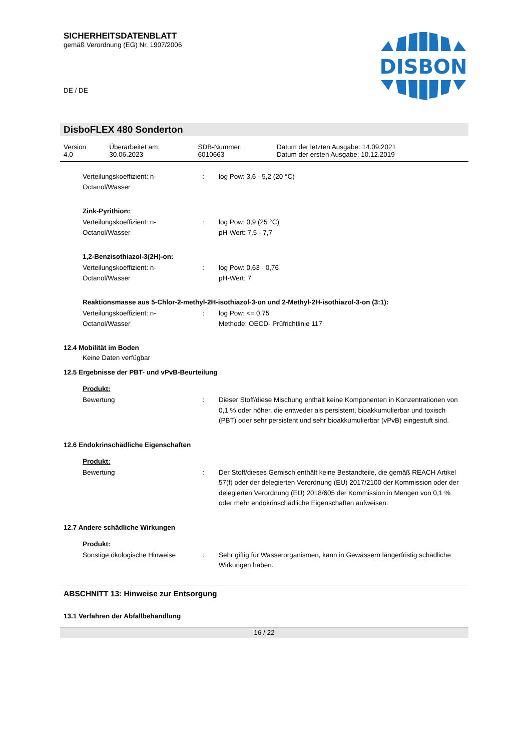SICHERHEITSDATENBLATT
gemäß Verordnung (EG) Nr. 1907/2006
DE / DE
DISBON
DisboFLEX 480 Sonderton
| Version 4.0 | Überarbeitet am: 30.06.2023 | SDB-Nummer: 6010663 | Datum der letzten Ausgabe: 14.09.2021 Datum der ersten Ausgabe: 10.12.2019 |
Verteilungskoeffizient: n-Octanol/Wasser
: log Pow: 3,6 - 5,2 (20 °C)
Zink-Pyrithion:
Verteilungskoeffizient: n-Octanol/Wasser
: log Pow: 0,9 (25 °C)
pH-Wert: 7,5 - 7,7
1,2-Benzisothiazol-3(2H)-on:
Verteilungskoeffizient: n-Octanol/Wasser
: log Pow: 0,63 - 0,76
pH-Wert: 7
Reaktionsmasse aus 5-Chlor-2-methyl-2H-isothiazol-3-on und 2-Methyl-2H-isothiazol-3-on (3:1):
Verteilungskoeffizient: n-Octanol/Wasser
: log Pow: <= 0,75
Methode: OECD- Prüfrichtlinie 117
12.4 Mobilität im Boden
Keine Daten verfügbar
12.5 Ergebnisse der PBT- und vPvB-Beurteilung
Produkt:
Bewertung : Dieser Stoff/diese Mischung enthält keine Komponenten in Konzentrationen von 0,1 % oder höher, die entweder als persistent, bioakkumulierbar und toxisch (PBT) oder sehr persistent und sehr bioakkumulierbar (vPvB) eingestuft sind.
12.6 Endokrinschädliche Eigenschaften
Produkt:
Bewertung : Der Stoff/dieses Gemisch enthält keine Bestandteile, die gemäß REACH Artikel 57(f) oder der delegierten Verordnung (EU) 2017/2100 der Kommission oder der delegierten Verordnung (EU) 2018/605 der Kommission in Mengen von 0,1 % oder mehr endokrinschädliche Eigenschaften aufweisen.
12.7 Andere schädliche Wirkungen
Produkt:
Sonstige ökologische Hinweise : Sehr giftig für Wasserorganismen, kann in Gewässern längerfristig schädliche Wirkungen haben.
ABSCHNITT 13: Hinweise zur Entsorgung
13.1 Verfahren der Abfallbehandlung
16 / 22